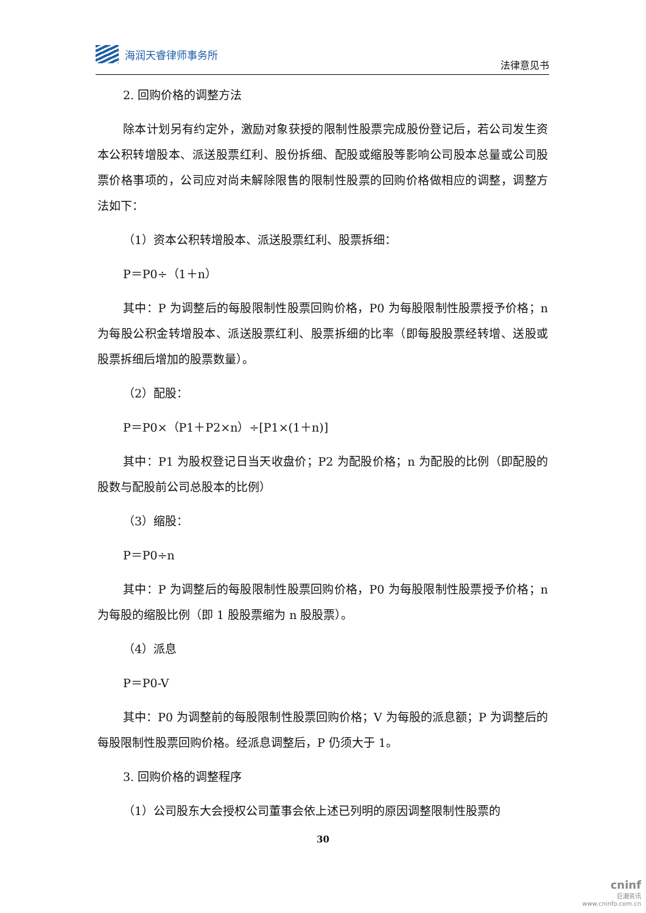海润天睿律师事务所
法律意见书
2. 回购价格的调整方法
除本计划另有约定外，激励对象获授的限制性股票完成股份登记后，若公司发生资本公积转增股本、派送股票红利、股份拆细、配股或缩股等影响公司股本总量或公司股票价格事项的，公司应对尚未解除限售的限制性股票的回购价格做相应的调整，调整方法如下：
（1）资本公积转增股本、派送股票红利、股票拆细：
P＝P0÷（1＋n）
其中：P 为调整后的每股限制性股票回购价格，P0 为每股限制性股票授予价格；n 为每股公积金转增股本、派送股票红利、股票拆细的比率（即每股股票经转增、送股或股票拆细后增加的股票数量）。
（2）配股：
P＝P0×（P1＋P2×n）÷[P1×(1＋n)]
其中：P1 为股权登记日当天收盘价；P2 为配股价格；n 为配股的比例（即配股的股数与配股前公司总股本的比例）
（3）缩股：
P＝P0÷n
其中：P 为调整后的每股限制性股票回购价格，P0 为每股限制性股票授予价格；n 为每股的缩股比例（即 1 股股票缩为 n 股股票）。
（4）派息
P＝P0-V
其中：P0 为调整前的每股限制性股票回购价格；V 为每股的派息额；P 为调整后的每股限制性股票回购价格。经派息调整后，P 仍须大于 1。
3. 回购价格的调整程序
（1）公司股东大会授权公司董事会依上述已列明的原因调整限制性股票的
30
cninf
巨潮资讯
www.cninfo.com.cn